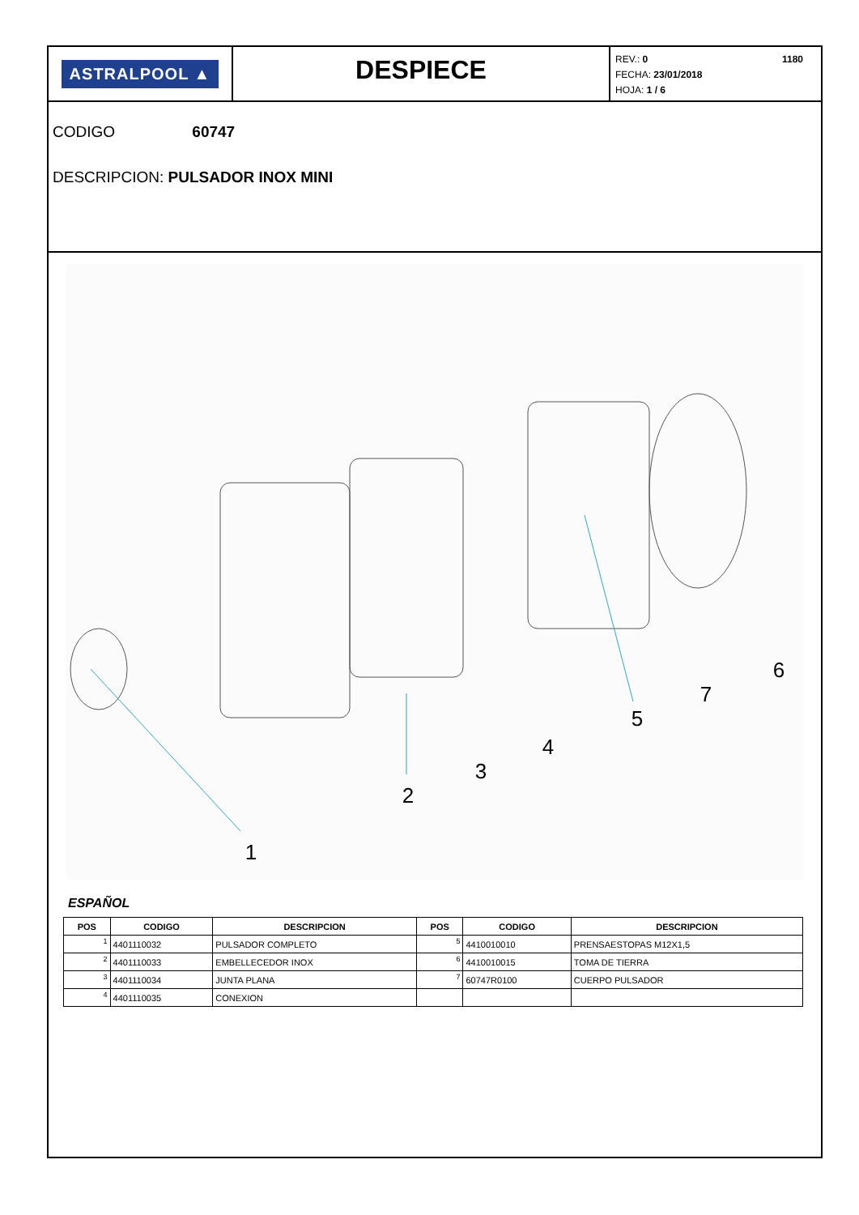ASTRALPOOL ▲
DESPIECE
1180 REV.: 0
FECHA: 23/01/2018
HOJA: 1 / 6
CODIGO 60747
DESCRIPCION: PULSADOR INOX MINI
1
2
3
4
5
7
6
ESPAÑOL
| POS | CODIGO | DESCRIPCION | POS | CODIGO | DESCRIPCION |
| --- | --- | --- | --- | --- | --- |
| 1 | 4401110032 | PULSADOR COMPLETO | 5 | 4410010010 | PRENSAESTOPAS M12X1,5 |
| 2 | 4401110033 | EMBELLECEDOR INOX | 6 | 4410010015 | TOMA DE TIERRA |
| 3 | 4401110034 | JUNTA PLANA | 7 | 60747R0100 | CUERPO PULSADOR |
| 4 | 4401110035 | CONEXION | | | |